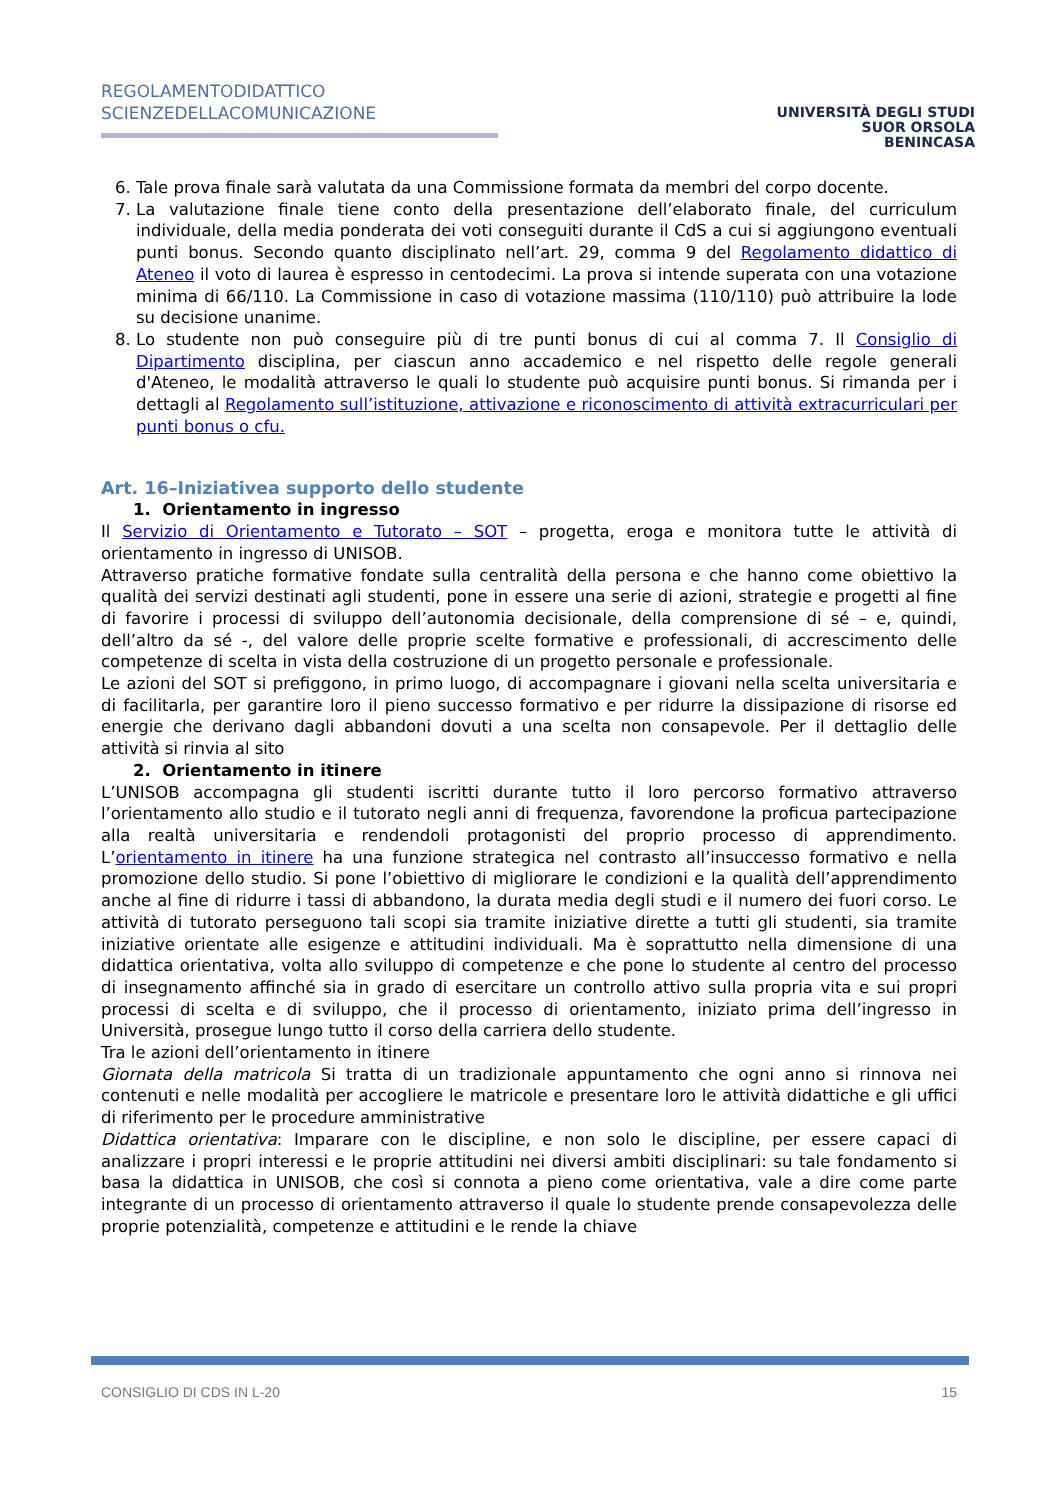REGOLAMENTODIDATTICO
SCIENZEDELLACOMUNICAZIONE
UNIVERSITÀ DEGLI STUDI
SUOR ORSOLA
BENINCASA
6. Tale prova finale sarà valutata da una Commissione formata da membri del corpo docente.
7. La valutazione finale tiene conto della presentazione dell’elaborato finale, del curriculum individuale, della media ponderata dei voti conseguiti durante il CdS a cui si aggiungono eventuali punti bonus. Secondo quanto disciplinato nell’art. 29, comma 9 del Regolamento didattico di Ateneo il voto di laurea è espresso in centodecimi. La prova si intende superata con una votazione minima di 66/110. La Commissione in caso di votazione massima (110/110) può attribuire la lode su decisione unanime.
8. Lo studente non può conseguire più di tre punti bonus di cui al comma 7. Il Consiglio di Dipartimento disciplina, per ciascun anno accademico e nel rispetto delle regole generali d'Ateneo, le modalità attraverso le quali lo studente può acquisire punti bonus. Si rimanda per i dettagli al Regolamento sull’istituzione, attivazione e riconoscimento di attività extracurriculari per punti bonus o cfu.
Art. 16–Iniziativea supporto dello studente
1. Orientamento in ingresso
Il Servizio di Orientamento e Tutorato – SOT – progetta, eroga e monitora tutte le attività di orientamento in ingresso di UNISOB.
Attraverso pratiche formative fondate sulla centralità della persona e che hanno come obiettivo la qualità dei servizi destinati agli studenti, pone in essere una serie di azioni, strategie e progetti al fine di favorire i processi di sviluppo dell’autonomia decisionale, della comprensione di sé – e, quindi, dell’altro da sé -, del valore delle proprie scelte formative e professionali, di accrescimento delle competenze di scelta in vista della costruzione di un progetto personale e professionale.
Le azioni del SOT si prefiggono, in primo luogo, di accompagnare i giovani nella scelta universitaria e di facilitarla, per garantire loro il pieno successo formativo e per ridurre la dissipazione di risorse ed energie che derivano dagli abbandoni dovuti a una scelta non consapevole. Per il dettaglio delle attività si rinvia al sito
2. Orientamento in itinere
L’UNISOB accompagna gli studenti iscritti durante tutto il loro percorso formativo attraverso l’orientamento allo studio e il tutorato negli anni di frequenza, favorendone la proficua partecipazione alla realtà universitaria e rendendoli protagonisti del proprio processo di apprendimento. L’orientamento in itinere ha una funzione strategica nel contrasto all’insuccesso formativo e nella promozione dello studio. Si pone l’obiettivo di migliorare le condizioni e la qualità dell’apprendimento anche al fine di ridurre i tassi di abbandono, la durata media degli studi e il numero dei fuori corso. Le attività di tutorato perseguono tali scopi sia tramite iniziative dirette a tutti gli studenti, sia tramite iniziative orientate alle esigenze e attitudini individuali. Ma è soprattutto nella dimensione di una didattica orientativa, volta allo sviluppo di competenze e che pone lo studente al centro del processo di insegnamento affinché sia in grado di esercitare un controllo attivo sulla propria vita e sui propri processi di scelta e di sviluppo, che il processo di orientamento, iniziato prima dell’ingresso in Università, prosegue lungo tutto il corso della carriera dello studente.
Tra le azioni dell’orientamento in itinere
Giornata della matricola Si tratta di un tradizionale appuntamento che ogni anno si rinnova nei contenuti e nelle modalità per accogliere le matricole e presentare loro le attività didattiche e gli uffici di riferimento per le procedure amministrative
Didattica orientativa: Imparare con le discipline, e non solo le discipline, per essere capaci di analizzare i propri interessi e le proprie attitudini nei diversi ambiti disciplinari: su tale fondamento si basa la didattica in UNISOB, che così si connota a pieno come orientativa, vale a dire come parte integrante di un processo di orientamento attraverso il quale lo studente prende consapevolezza delle proprie potenzialità, competenze e attitudini e le rende la chiave
CONSIGLIO DI CDS IN L-20 15